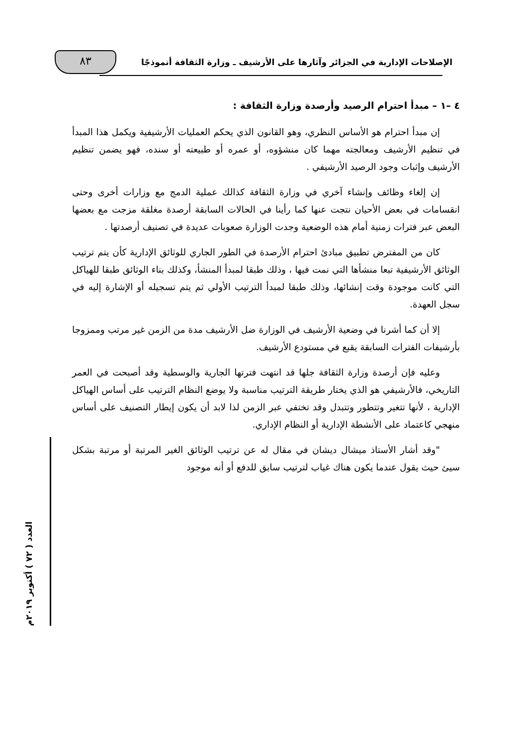الإصلاحات الإدارية في الجزائر وآثارها على الأرشيف ـ وزارة الثقافة أنموذجًا
٨٣
العدد ( ٧٢ ) أكتوبر ٢٠١٩م
٤ –١ – مبدأ احترام الرصيد وأرصدة وزارة الثقافة :
إن مبدأ احترام هو الأساس النظري، وهو القانون الذي يحكم العمليات الأرشيفية ويكمل هذا المبدأ في تنظيم الأرشيف ومعالجته مهما كان منشؤوه، أو عمره أو طبيعته أو سنده، فهو يضمن تنظيم الأرشيف وإثبات وجود الرصيد الأرشيفي .
إن إلغاء وظائف وإنشاء آخري في وزارة الثقافة كذالك عملية الدمج مع وزارات أخرى وحتى انقسامات في بعض الأحيان نتجت عنها كما رأينا في الحالات السابقة أرصدة مغلقة مزجت مع بعضها البعض عبر فترات زمنية أمام هذه الوضعية وجدت الوزارة صعوبات عديدة في تصنيف أرصدتها .
كان من المفترض تطبيق مبادئ احترام الأرصدة في الطور الجاري للوثائق الإدارية كأن يتم ترتيب الوثائق الأرشيفية تبعا منشأها التي نمت فيها ، وذلك طبقا لمبدأ المنشأ، وكذلك بناء الوثائق طبقا للهياكل التي كانت موجودة وقت إنشائها، وذلك طبقا لمبدأ الترتيب الأولي ثم يتم تسجيله أو الإشارة إليه في سجل العهدة.
إلا أن كما أشرنا في وضعية الأرشيف في الوزارة ضل الأرشيف مدة من الزمن غير مرتب وممزوجا بأرشيفات الفترات السابقة يقبع في مستودع الأرشيف.
وعليه فإن أرصدة وزارة الثقافة جلها قد انتهت فترتها الجارية والوسطية وقد أصبحت في العمر التاريخي، فالأرشيفي هو الذي يختار طريقة الترتيب مناسبة ولا يوضع النظام الترتيب على أساس الهياكل الإدارية ، لأنها تتغير وتتطور وتتبدل وقد تختفي عبر الزمن لذا لابد أن يكون إيطار التصنيف على أساس منهجي كاعتماد على الأنشطة الإدارية أو النظام الإداري.
"وقد أشار الأستاذ ميشال ديشان في مقال له عن ترتيب الوثائق الغير المرتبة أو مرتبة بشكل سيئ حيث يقول عندما يكون هناك غياب لترتيب سابق للدفع أو أنه موجود